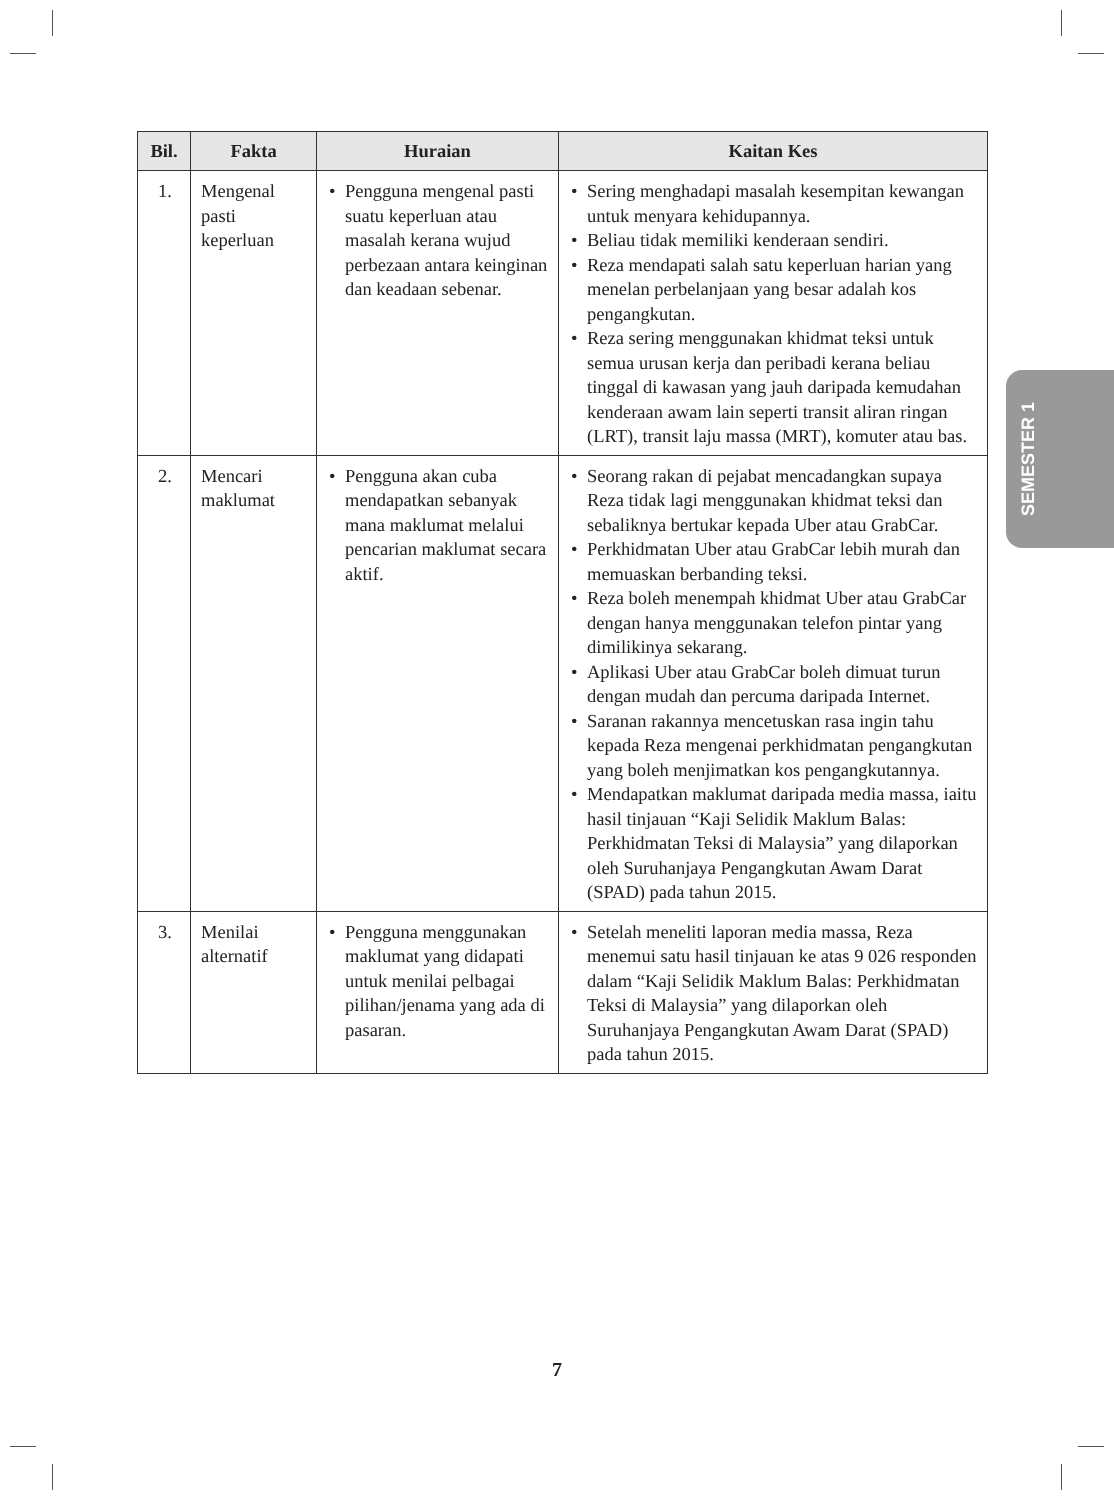| Bil. | Fakta | Huraian | Kaitan Kes |
| --- | --- | --- | --- |
| 1. | Mengenal pasti keperluan | • Pengguna mengenal pasti suatu keperluan atau masalah kerana wujud perbezaan antara keinginan dan keadaan sebenar. | • Sering menghadapi masalah kesempitan kewangan untuk menyara kehidupannya. • Beliau tidak memiliki kenderaan sendiri. • Reza mendapati salah satu keperluan harian yang menelan perbelanjaan yang besar adalah kos pengangkutan. • Reza sering menggunakan khidmat teksi untuk semua urusan kerja dan peribadi kerana beliau tinggal di kawasan yang jauh daripada kemudahan kenderaan awam lain seperti transit aliran ringan (LRT), transit laju massa (MRT), komuter atau bas. |
| 2. | Mencari maklumat | • Pengguna akan cuba mendapatkan sebanyak mana maklumat melalui pencarian maklumat secara aktif. | • Seorang rakan di pejabat mencadangkan supaya Reza tidak lagi menggunakan khidmat teksi dan sebaliknya bertukar kepada Uber atau GrabCar. • Perkhidmatan Uber atau GrabCar lebih murah dan memuaskan berbanding teksi. • Reza boleh menempah khidmat Uber atau GrabCar dengan hanya menggunakan telefon pintar yang dimilikinya sekarang. • Aplikasi Uber atau GrabCar boleh dimuat turun dengan mudah dan percuma daripada Internet. • Saranan rakannya mencetuskan rasa ingin tahu kepada Reza mengenai perkhidmatan pengangkutan yang boleh menjimatkan kos pengangkutannya. • Mendapatkan maklumat daripada media massa, iaitu hasil tinjauan “Kaji Selidik Maklum Balas: Perkhidmatan Teksi di Malaysia” yang dilaporkan oleh Suruhanjaya Pengangkutan Awam Darat (SPAD) pada tahun 2015. |
| 3. | Menilai alternatif | • Pengguna menggunakan maklumat yang didapati untuk menilai pelbagai pilihan/jenama yang ada di pasaran. | • Setelah meneliti laporan media massa, Reza menemui satu hasil tinjauan ke atas 9 026 responden dalam “Kaji Selidik Maklum Balas: Perkhidmatan Teksi di Malaysia” yang dilaporkan oleh Suruhanjaya Pengangkutan Awam Darat (SPAD) pada tahun 2015. |
SEMESTER 1
7